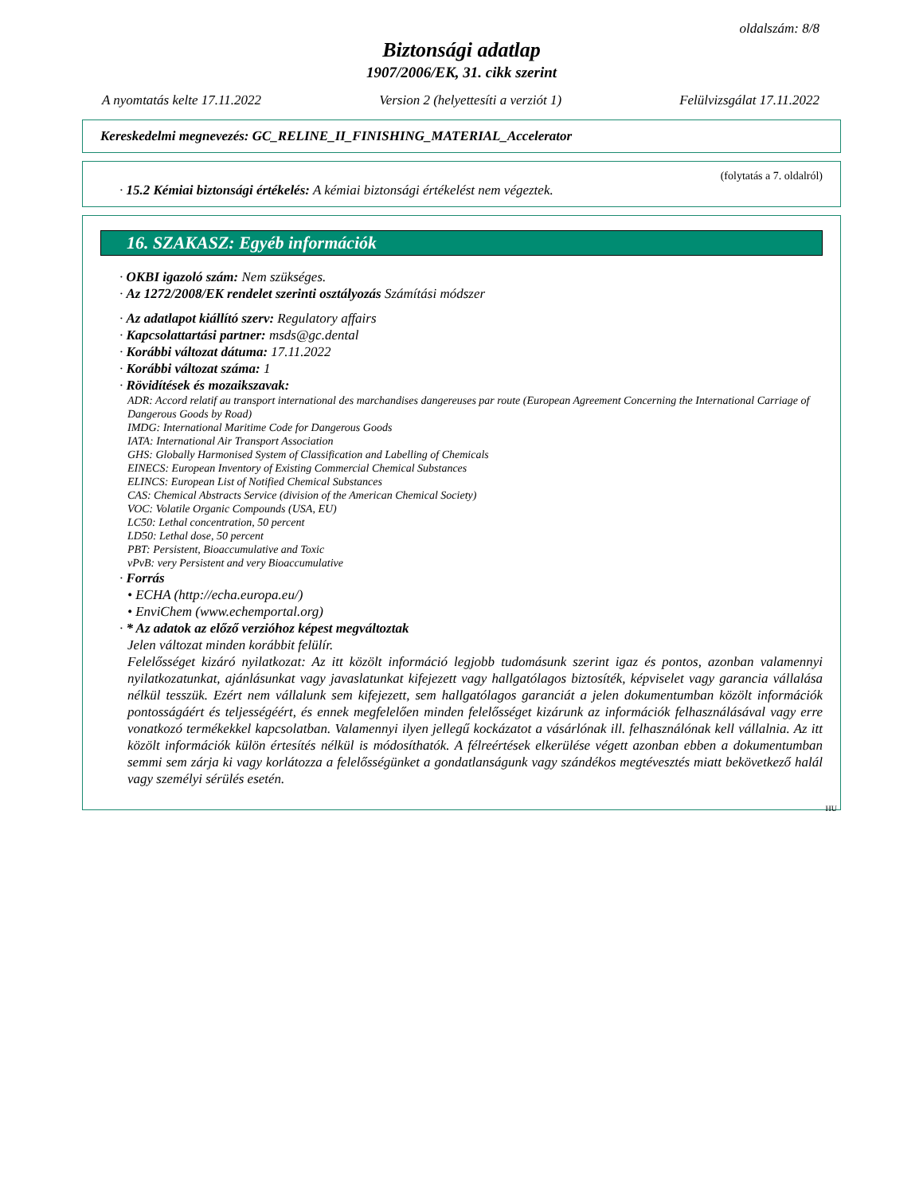oldalszám: 8/8
Biztonsági adatlap
1907/2006/EK, 31. cikk szerint
A nyomtatás kelte 17.11.2022 Version 2 (helyettesíti a verziót 1) Felülvizsgálat 17.11.2022
Kereskedelmi megnevezés: GC_RELINE_II_FINISHING_MATERIAL_Accelerator
(folytatás a 7. oldalról)
· 15.2 Kémiai biztonsági értékelés: A kémiai biztonsági értékelést nem végeztek.
16. SZAKASZ: Egyéb információk
· OKBI igazoló szám: Nem szükséges.
· Az 1272/2008/EK rendelet szerinti osztályozás Számítási módszer
· Az adatlapot kiállító szerv: Regulatory affairs
· Kapcsolattartási partner: msds@gc.dental
· Korábbi változat dátuma: 17.11.2022
· Korábbi változat száma: 1
· Rövidítések és mozaikszavak:
ADR: Accord relatif au transport international des marchandises dangereuses par route (European Agreement Concerning the International Carriage of Dangerous Goods by Road)
IMDG: International Maritime Code for Dangerous Goods
IATA: International Air Transport Association
GHS: Globally Harmonised System of Classification and Labelling of Chemicals
EINECS: European Inventory of Existing Commercial Chemical Substances
ELINCS: European List of Notified Chemical Substances
CAS: Chemical Abstracts Service (division of the American Chemical Society)
VOC: Volatile Organic Compounds (USA, EU)
LC50: Lethal concentration, 50 percent
LD50: Lethal dose, 50 percent
PBT: Persistent, Bioaccumulative and Toxic
vPvB: very Persistent and very Bioaccumulative
· Forrás
• ECHA (http://echa.europa.eu/)
• EnviChem (www.echemportal.org)
· * Az adatok az előző verzióhoz képest megváltoztak
Jelen változat minden korábbit felülír.
Felelősséget kizáró nyilatkozat: Az itt közölt információ legjobb tudomásunk szerint igaz és pontos, azonban valamennyi nyilatkozatunkat, ajánlásunkat vagy javaslatunkat kifejezett vagy hallgatólagos biztosíték, képviselet vagy garancia vállalása nélkül tesszük. Ezért nem vállalunk sem kifejezett, sem hallgatólagos garanciát a jelen dokumentumban közölt információk pontosságáért és teljességéért, és ennek megfelelően minden felelősséget kizárunk az információk felhasználásával vagy erre vonatkozó termékekkel kapcsolatban. Valamennyi ilyen jellegű kockázatot a vásárlónak ill. felhasználónak kell vállalnia. Az itt közölt információk külön értesítés nélkül is módosíthatók. A félreértések elkerülése végett azonban ebben a dokumentumban semmi sem zárja ki vagy korlátozza a felelősségünket a gondatlanságunk vagy szándékos megtévesztés miatt bekövetkező halál vagy személyi sérülés esetén.
HU